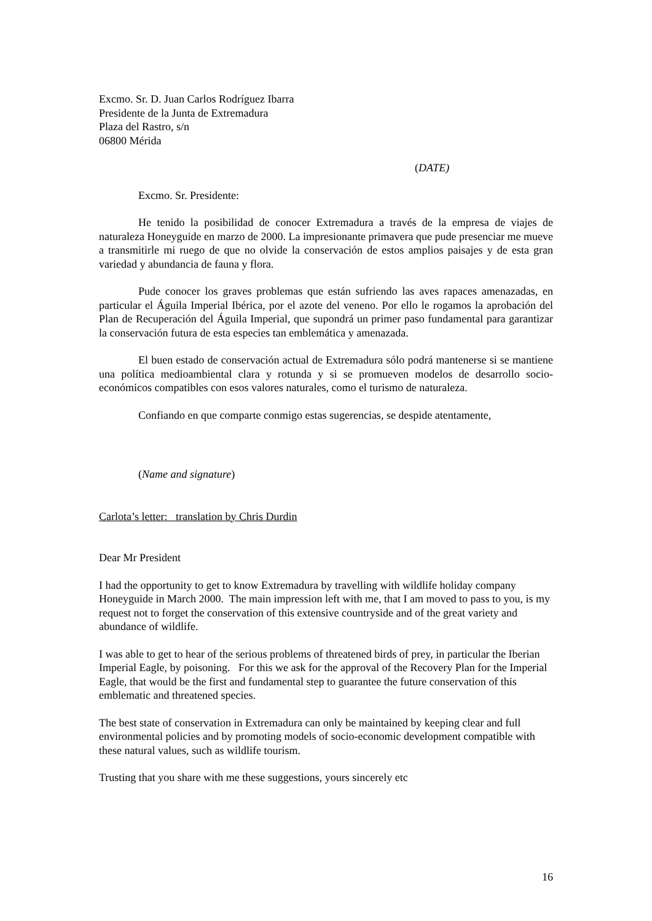Excmo. Sr. D. Juan Carlos Rodríguez Ibarra
Presidente de la Junta de Extremadura
Plaza del Rastro, s/n
06800 Mérida
(DATE)
Excmo. Sr. Presidente:
He tenido la posibilidad de conocer Extremadura a través de la empresa de viajes de naturaleza Honeyguide en marzo de 2000. La impresionante primavera que pude presenciar me mueve a transmitirle mi ruego de que no olvide la conservación de estos amplios paisajes y de esta gran variedad y abundancia de fauna y flora.
Pude conocer los graves problemas que están sufriendo las aves rapaces amenazadas, en particular el Águila Imperial Ibérica, por el azote del veneno. Por ello le rogamos la aprobación del Plan de Recuperación del Águila Imperial, que supondrá un primer paso fundamental para garantizar la conservación futura de esta especies tan emblemática y amenazada.
El buen estado de conservación actual de Extremadura sólo podrá mantenerse si se mantiene una política medioambiental clara y rotunda y si se promueven modelos de desarrollo socio-económicos compatibles con esos valores naturales, como el turismo de naturaleza.
Confiando en que comparte conmigo estas sugerencias, se despide atentamente,
(Name and signature)
Carlota’s letter: translation by Chris Durdin
Dear Mr President
I had the opportunity to get to know Extremadura by travelling with wildlife holiday company Honeyguide in March 2000. The main impression left with me, that I am moved to pass to you, is my request not to forget the conservation of this extensive countryside and of the great variety and abundance of wildlife.
I was able to get to hear of the serious problems of threatened birds of prey, in particular the Iberian Imperial Eagle, by poisoning. For this we ask for the approval of the Recovery Plan for the Imperial Eagle, that would be the first and fundamental step to guarantee the future conservation of this emblematic and threatened species.
The best state of conservation in Extremadura can only be maintained by keeping clear and full environmental policies and by promoting models of socio-economic development compatible with these natural values, such as wildlife tourism.
Trusting that you share with me these suggestions, yours sincerely etc
16